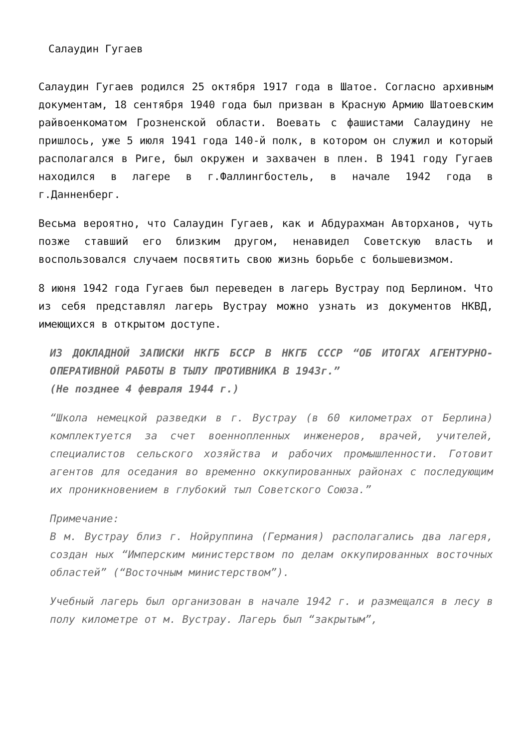Салаудин Гугаев
Салаудин Гугаев родился 25 октября 1917 года в Шатое. Согласно архивным документам, 18 сентября 1940 года был призван в Красную Армию Шатоевским райвоенкоматом Грозненской области. Воевать с фашистами Салаудину не пришлось, уже 5 июля 1941 года 140-й полк, в котором он служил и который располагался в Риге, был окружен и захвачен в плен. В 1941 году Гугаев находился в лагере в г.Фаллингбостель, в начале 1942 года в г.Данненберг.
Весьма вероятно, что Салаудин Гугаев, как и Абдурахман Авторханов, чуть позже ставший его близким другом, ненавидел Советскую власть и воспользовался случаем посвятить свою жизнь борьбе с большевизмом.
8 июня 1942 года Гугаев был переведен в лагерь Вустрау под Берлином. Что из себя представлял лагерь Вустрау можно узнать из документов НКВД, имеющихся в открытом доступе.
ИЗ ДОКЛАДНОЙ ЗАПИСКИ НКГБ БССР В НКГБ СССР “ОБ ИТОГАХ АГЕНТУРНО-ОПЕРАТИВНОЙ РАБОТЫ В ТЫЛУ ПРОТИВНИКА В 1943г.”
(Не позднее 4 февраля 1944 г.)
“Школа немецкой разведки в г. Вустрау (в 60 километрах от Берлина) комплектуется за счет военнопленных инженеров, врачей, учителей, специалистов сельского хозяйства и рабочих промышленности. Готовит агентов для оседания во временно оккупированных районах с последующим их проникновением в глубокий тыл Советского Союза.”
Примечание:
В м. Вустрау близ г. Нойруппина (Германия) располагались два лагеря, создан ных “Имперским министерством по делам оккупированных восточных областей” (“Восточным министерством”).
Учебный лагерь был организован в начале 1942 г. и размещался в лесу в полу километре от м. Вустрау. Лагерь был “закрытым”,